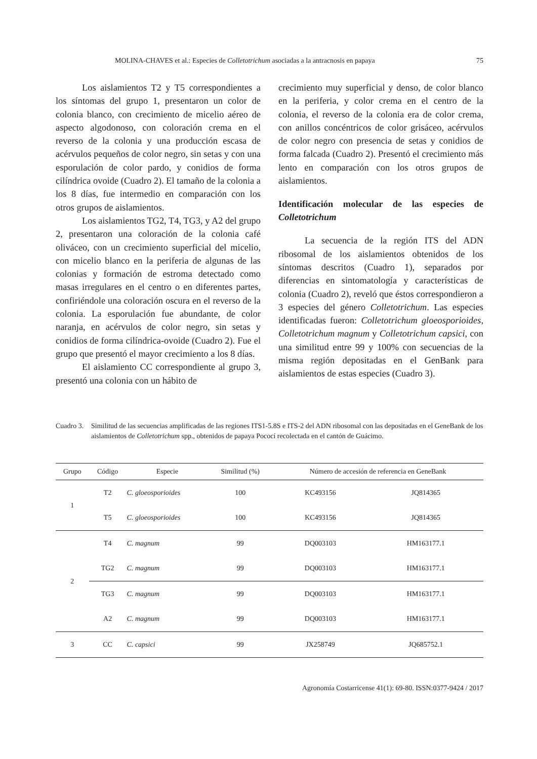MOLINA-CHAVES et al.: Especies de Colletotrichum asociadas a la antracnosis en papaya 75
Los aislamientos T2 y T5 correspondientes a los síntomas del grupo 1, presentaron un color de colonia blanco, con crecimiento de micelio aéreo de aspecto algodonoso, con coloración crema en el reverso de la colonia y una producción escasa de acérvulos pequeños de color negro, sin setas y con una esporulación de color pardo, y conidios de forma cilíndrica ovoide (Cuadro 2). El tamaño de la colonia a los 8 días, fue intermedio en comparación con los otros grupos de aislamientos.
Los aislamientos TG2, T4, TG3, y A2 del grupo 2, presentaron una coloración de la colonia café oliváceo, con un crecimiento superficial del micelio, con micelio blanco en la periferia de algunas de las colonias y formación de estroma detectado como masas irregulares en el centro o en diferentes partes, confiriéndole una coloración oscura en el reverso de la colonia. La esporulación fue abundante, de color naranja, en acérvulos de color negro, sin setas y conidios de forma cilíndrica-ovoide (Cuadro 2). Fue el grupo que presentó el mayor crecimiento a los 8 días.
El aislamiento CC correspondiente al grupo 3, presentó una colonia con un hábito de
crecimiento muy superficial y denso, de color blanco en la periferia, y color crema en el centro de la colonia, el reverso de la colonia era de color crema, con anillos concéntricos de color grisáceo, acérvulos de color negro con presencia de setas y conidios de forma falcada (Cuadro 2). Presentó el crecimiento más lento en comparación con los otros grupos de aislamientos.
Identificación molecular de las especies de Colletotrichum
La secuencia de la región ITS del ADN ribosomal de los aislamientos obtenidos de los síntomas descritos (Cuadro 1), separados por diferencias en sintomatología y características de colonia (Cuadro 2), reveló que éstos correspondieron a 3 especies del género Colletotrichum. Las especies identificadas fueron: Colletotrichum gloeosporioides, Colletotrichum magnum y Colletotrichum capsici, con una similitud entre 99 y 100% con secuencias de la misma región depositadas en el GenBank para aislamientos de estas especies (Cuadro 3).
Cuadro 3. Similitud de las secuencias amplificadas de las regiones ITS1-5.8S e ITS-2 del ADN ribosomal con las depositadas en el GeneBank de los aislamientos de Colletotrichum spp., obtenidos de papaya Pococí recolectada en el cantón de Guácimo.
| Grupo | Código | Especie | Similitud (%) | Número de accesión de referencia en GeneBank | |
| --- | --- | --- | --- | --- | --- |
| 1 | T2 | C. gloeosporioides | 100 | KC493156 | JQ814365 |
| | T5 | C. gloeosporioides | 100 | KC493156 | JQ814365 |
| 2 | T4 | C. magnum | 99 | DQ003103 | HM163177.1 |
| | TG2 | C. magnum | 99 | DQ003103 | HM163177.1 |
| | TG3 | C. magnum | 99 | DQ003103 | HM163177.1 |
| | A2 | C. magnum | 99 | DQ003103 | HM163177.1 |
| 3 | CC | C. capsici | 99 | JX258749 | JQ685752.1 |
Agronomía Costarricense 41(1): 69-80. ISSN:0377-9424 / 2017